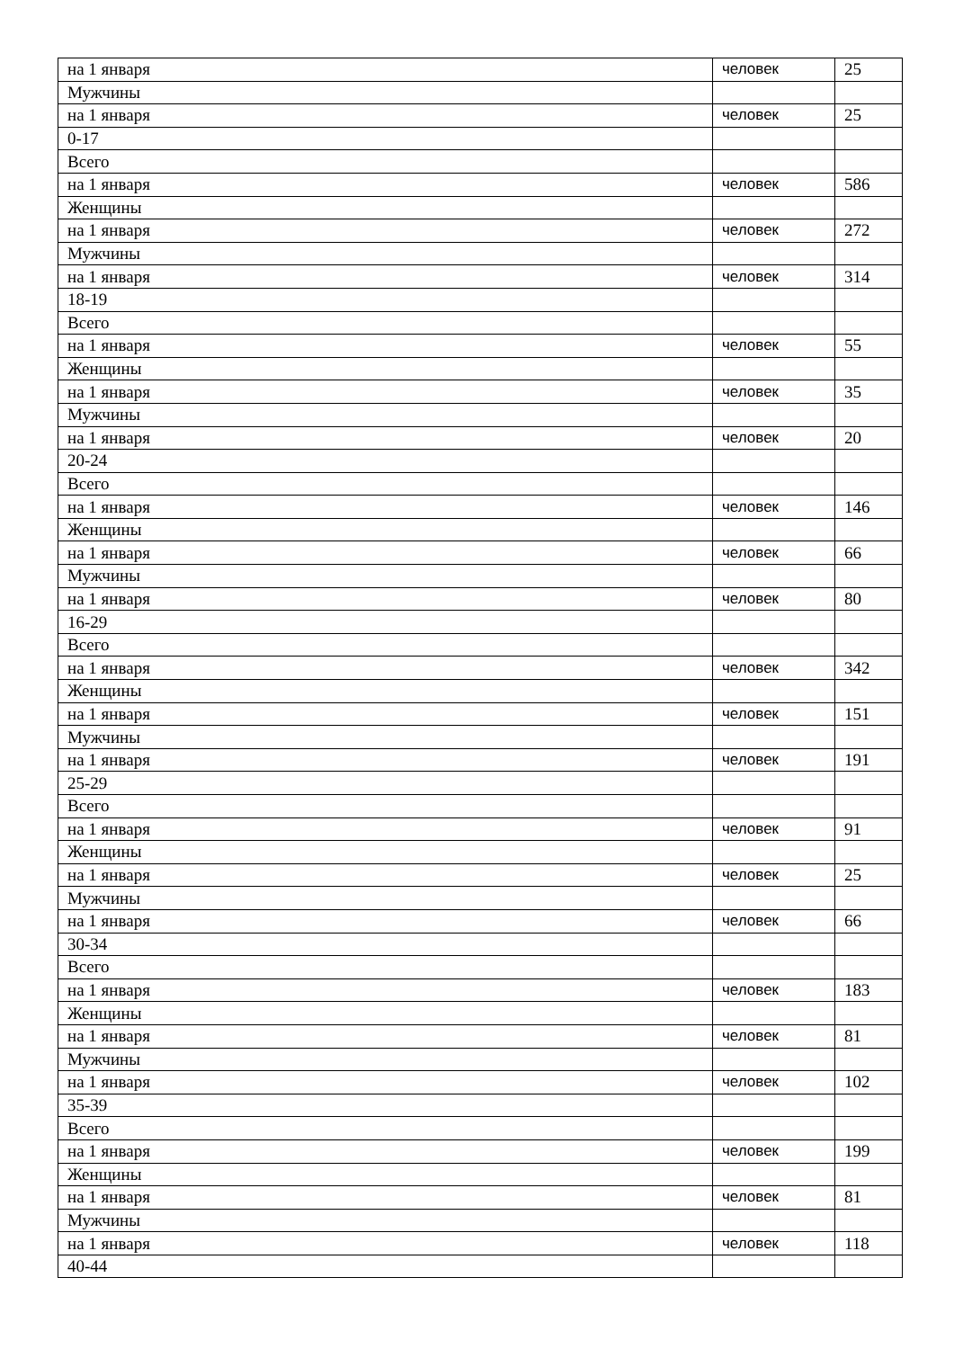| на 1 января | человек | 25 |
| Мужчины | | |
| на 1 января | человек | 25 |
| 0-17 | | |
| Всего | | |
| на 1 января | человек | 586 |
| Женщины | | |
| на 1 января | человек | 272 |
| Мужчины | | |
| на 1 января | человек | 314 |
| 18-19 | | |
| Всего | | |
| на 1 января | человек | 55 |
| Женщины | | |
| на 1 января | человек | 35 |
| Мужчины | | |
| на 1 января | человек | 20 |
| 20-24 | | |
| Всего | | |
| на 1 января | человек | 146 |
| Женщины | | |
| на 1 января | человек | 66 |
| Мужчины | | |
| на 1 января | человек | 80 |
| 16-29 | | |
| Всего | | |
| на 1 января | человек | 342 |
| Женщины | | |
| на 1 января | человек | 151 |
| Мужчины | | |
| на 1 января | человек | 191 |
| 25-29 | | |
| Всего | | |
| на 1 января | человек | 91 |
| Женщины | | |
| на 1 января | человек | 25 |
| Мужчины | | |
| на 1 января | человек | 66 |
| 30-34 | | |
| Всего | | |
| на 1 января | человек | 183 |
| Женщины | | |
| на 1 января | человек | 81 |
| Мужчины | | |
| на 1 января | человек | 102 |
| 35-39 | | |
| Всего | | |
| на 1 января | человек | 199 |
| Женщины | | |
| на 1 января | человек | 81 |
| Мужчины | | |
| на 1 января | человек | 118 |
| 40-44 | | |